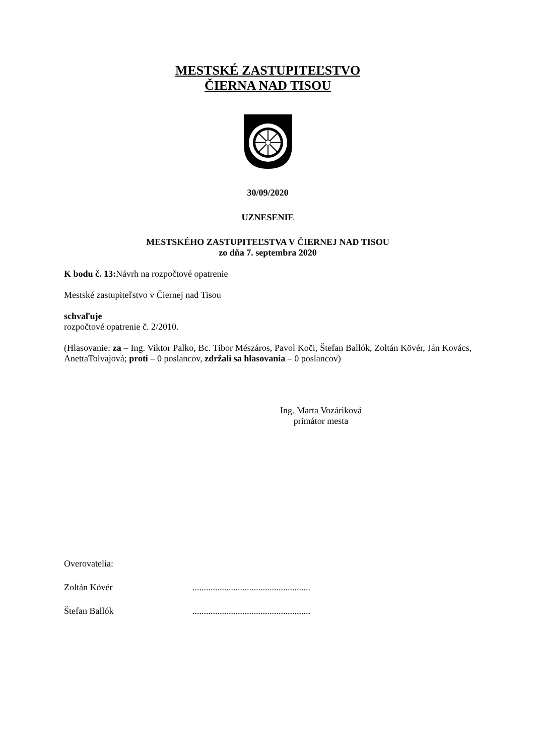MESTSKÉ ZASTUPITEĽSTVO
ČIERNA NAD TISOU
30/09/2020
UZNESENIE
MESTSKÉHO ZASTUPITEĽSTVA V ČIERNEJ NAD TISOU
zo dňa 7. septembra 2020
K bodu č. 13: Návrh na rozpočtové opatrenie
Mestské zastupiteľstvo v Čiernej nad Tisou
schvaľuje
rozpočtové opatrenie č. 2/2010.
(Hlasovanie: za – Ing. Viktor Palko, Bc. Tibor Mészáros, Pavol Koči, Štefan Ballók, Zoltán Kövér, Ján Kovács, AnettaTolvajová; proti – 0 poslancov, zdržali sa hlasovania – 0 poslancov)
Ing. Marta Vozáriková
primátor mesta
Overovatelia:
Zoltán Kövér ....................................................
Štefan Ballók ....................................................